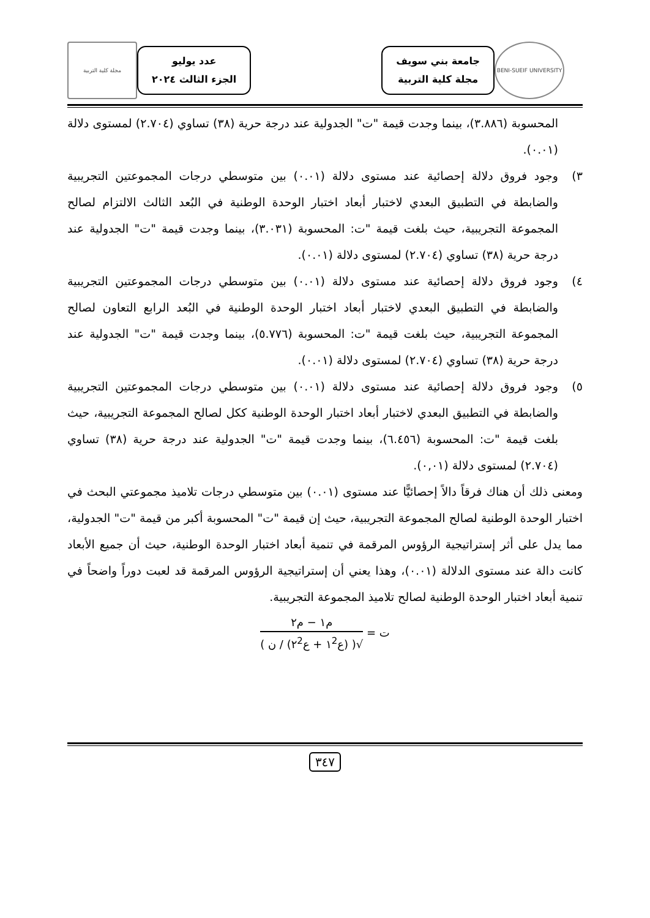BENI-SUEIF UNIVERSITY
جامعة بني سويف
مجلة كلية التربية
عدد يوليو
الجزء الثالث ٢٠٢٤
مجلة كلية التربية
المحسوبة (٣.٨٨٦)، بينما وجدت قيمة "ت" الجدولية عند درجة حرية (٣٨) تساوي (٢.٧٠٤) لمستوى دلالة (٠.٠١).
٣) وجود فروق دلالة إحصائية عند مستوى دلالة (٠.٠١) بين متوسطي درجات المجموعتين التجريبية والضابطة في التطبيق البعدي لاختبار أبعاد اختبار الوحدة الوطنية في البُعد الثالث الالتزام لصالح المجموعة التجريبية، حيث بلغت قيمة "ت: المحسوبة (٣.٠٣١)، بينما وجدت قيمة "ت" الجدولية عند درجة حرية (٣٨) تساوي (٢.٧٠٤) لمستوى دلالة (٠.٠١).
٤) وجود فروق دلالة إحصائية عند مستوى دلالة (٠.٠١) بين متوسطي درجات المجموعتين التجريبية والضابطة في التطبيق البعدي لاختبار أبعاد اختبار الوحدة الوطنية في البُعد الرابع التعاون لصالح المجموعة التجريبية، حيث بلغت قيمة "ت: المحسوبة (٥.٧٧٦)، بينما وجدت قيمة "ت" الجدولية عند درجة حرية (٣٨) تساوي (٢.٧٠٤) لمستوى دلالة (٠.٠١).
٥) وجود فروق دلالة إحصائية عند مستوى دلالة (٠.٠١) بين متوسطي درجات المجموعتين التجريبية والضابطة في التطبيق البعدي لاختبار أبعاد اختبار الوحدة الوطنية ككل لصالح المجموعة التجريبية، حيث بلغت قيمة "ت: المحسوبة (٦.٤٥٦)، بينما وجدت قيمة "ت" الجدولية عند درجة حرية (٣٨) تساوي (٢.٧٠٤) لمستوى دلالة (٠,٠١).
ومعنى ذلك أن هناك فرقاً دالاً إحصائيًّا عند مستوى (٠.٠١) بين متوسطي درجات تلاميذ مجموعتي البحث في اختبار الوحدة الوطنية لصالح المجموعة التجريبية، حيث إن قيمة "ت" المحسوبة أكبر من قيمة "ت" الجدولية، مما يدل على أثر إستراتيجية الرؤوس المرقمة في تنمية أبعاد اختبار الوحدة الوطنية، حيث أن جميع الأبعاد كانت دالة عند مستوى الدلالة (٠.٠١)، وهذا يعني أن إستراتيجية الرؤوس المرقمة قد لعبت دوراً واضحاً في تنمية أبعاد اختبار الوحدة الوطنية لصالح تلاميذ المجموعة التجريبية.
ت = م١ − م٢ √( (ع١<sup>2</sup> + ع٢<sup>2</sup>) / ن )
٣٤٧